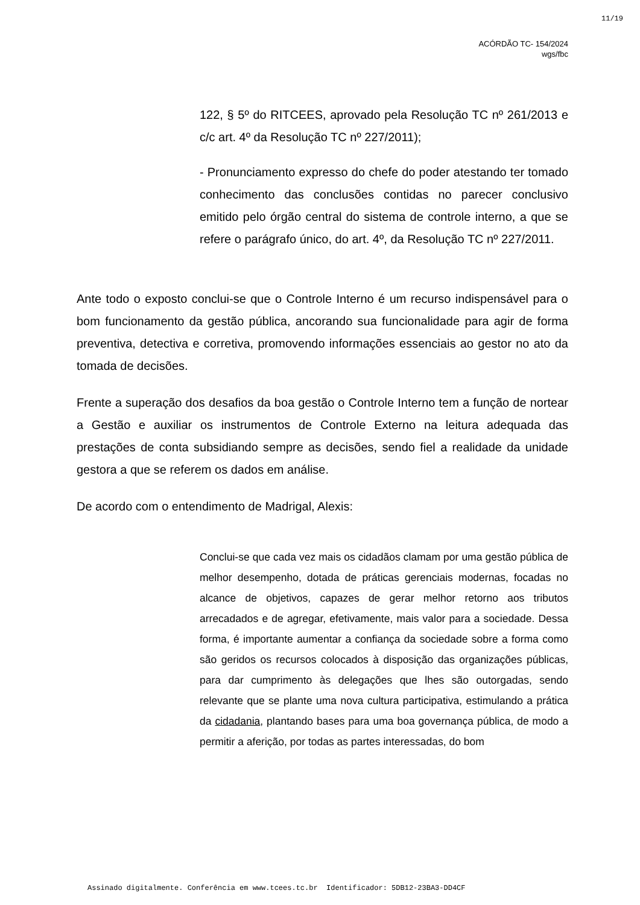11/19
ACÓRDÃO TC- 154/2024
wgs/fbc
122, § 5º do RITCEES, aprovado pela Resolução TC nº 261/2013 e c/c art. 4º da Resolução TC nº 227/2011);
- Pronunciamento expresso do chefe do poder atestando ter tomado conhecimento das conclusões contidas no parecer conclusivo emitido pelo órgão central do sistema de controle interno, a que se refere o parágrafo único, do art. 4º, da Resolução TC nº 227/2011.
Ante todo o exposto conclui-se que o Controle Interno é um recurso indispensável para o bom funcionamento da gestão pública, ancorando sua funcionalidade para agir de forma preventiva, detectiva e corretiva, promovendo informações essenciais ao gestor no ato da tomada de decisões.
Frente a superação dos desafios da boa gestão o Controle Interno tem a função de nortear a Gestão e auxiliar os instrumentos de Controle Externo na leitura adequada das prestações de conta subsidiando sempre as decisões, sendo fiel a realidade da unidade gestora a que se referem os dados em análise.
De acordo com o entendimento de Madrigal, Alexis:
Conclui-se que cada vez mais os cidadãos clamam por uma gestão pública de melhor desempenho, dotada de práticas gerenciais modernas, focadas no alcance de objetivos, capazes de gerar melhor retorno aos tributos arrecadados e de agregar, efetivamente, mais valor para a sociedade. Dessa forma, é importante aumentar a confiança da sociedade sobre a forma como são geridos os recursos colocados à disposição das organizações públicas, para dar cumprimento às delegações que lhes são outorgadas, sendo relevante que se plante uma nova cultura participativa, estimulando a prática da cidadania, plantando bases para uma boa governança pública, de modo a permitir a aferição, por todas as partes interessadas, do bom
Assinado digitalmente. Conferência em www.tcees.tc.br Identificador: 5DB12-23BA3-DD4CF